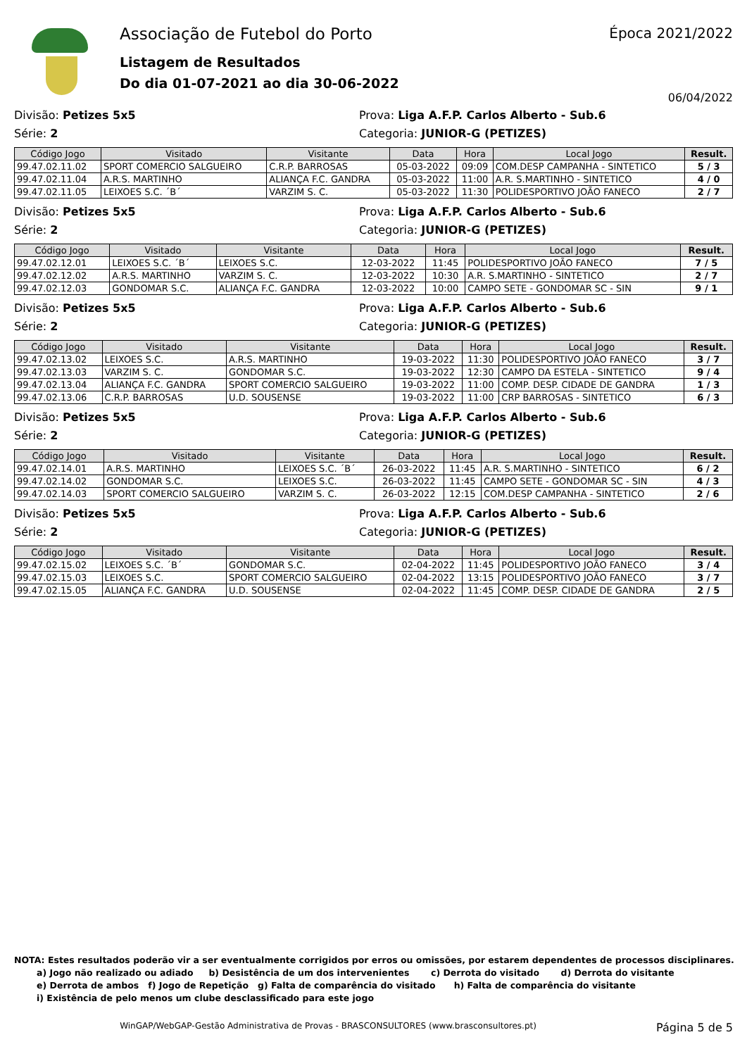Associação de Futebol do Porto
Listagem de Resultados
Do dia 01-07-2021 ao dia 30-06-2022
Época 2021/2022
06/04/2022
Divisão: Petizes 5x5
Série: 2
Prova: Liga A.F.P. Carlos Alberto - Sub.6
Categoria: JUNIOR-G (PETIZES)
| Código Jogo | Visitado | Visitante | Data | Hora | Local Jogo | Result. |
| --- | --- | --- | --- | --- | --- | --- |
| 99.47.02.11.02 | SPORT COMERCIO SALGUEIRO | C.R.P. BARROSAS | 05-03-2022 | 09:09 | COM.DESP CAMPANHA - SINTETICO | 5 / 3 |
| 99.47.02.11.04 | A.R.S. MARTINHO | ALIANÇA F.C. GANDRA | 05-03-2022 | 11:00 | A.R. S.MARTINHO - SINTETICO | 4 / 0 |
| 99.47.02.11.05 | LEIXOES S.C. ´B´ | VARZIM S. C. | 05-03-2022 | 11:30 | POLIDESPORTIVO JOÃO FANECO | 2 / 7 |
Divisão: Petizes 5x5
Série: 2
Prova: Liga A.F.P. Carlos Alberto - Sub.6
Categoria: JUNIOR-G (PETIZES)
| Código Jogo | Visitado | Visitante | Data | Hora | Local Jogo | Result. |
| --- | --- | --- | --- | --- | --- | --- |
| 99.47.02.12.01 | LEIXOES S.C. ´B´ | LEIXOES S.C. | 12-03-2022 | 11:45 | POLIDESPORTIVO JOÃO FANECO | 7 / 5 |
| 99.47.02.12.02 | A.R.S. MARTINHO | VARZIM S. C. | 12-03-2022 | 10:30 | A.R. S.MARTINHO - SINTETICO | 2 / 7 |
| 99.47.02.12.03 | GONDOMAR S.C. | ALIANÇA F.C. GANDRA | 12-03-2022 | 10:00 | CAMPO SETE - GONDOMAR SC - SIN | 9 / 1 |
Divisão: Petizes 5x5
Série: 2
Prova: Liga A.F.P. Carlos Alberto - Sub.6
Categoria: JUNIOR-G (PETIZES)
| Código Jogo | Visitado | Visitante | Data | Hora | Local Jogo | Result. |
| --- | --- | --- | --- | --- | --- | --- |
| 99.47.02.13.02 | LEIXOES S.C. | A.R.S. MARTINHO | 19-03-2022 | 11:30 | POLIDESPORTIVO JOÃO FANECO | 3 / 7 |
| 99.47.02.13.03 | VARZIM S. C. | GONDOMAR S.C. | 19-03-2022 | 12:30 | CAMPO DA ESTELA - SINTETICO | 9 / 4 |
| 99.47.02.13.04 | ALIANÇA F.C. GANDRA | SPORT COMERCIO SALGUEIRO | 19-03-2022 | 11:00 | COMP. DESP. CIDADE DE GANDRA | 1 / 3 |
| 99.47.02.13.06 | C.R.P. BARROSAS | U.D. SOUSENSE | 19-03-2022 | 11:00 | CRP BARROSAS - SINTETICO | 6 / 3 |
Divisão: Petizes 5x5
Série: 2
Prova: Liga A.F.P. Carlos Alberto - Sub.6
Categoria: JUNIOR-G (PETIZES)
| Código Jogo | Visitado | Visitante | Data | Hora | Local Jogo | Result. |
| --- | --- | --- | --- | --- | --- | --- |
| 99.47.02.14.01 | A.R.S. MARTINHO | LEIXOES S.C. ´B´ | 26-03-2022 | 11:45 | A.R. S.MARTINHO - SINTETICO | 6 / 2 |
| 99.47.02.14.02 | GONDOMAR S.C. | LEIXOES S.C. | 26-03-2022 | 11:45 | CAMPO SETE - GONDOMAR SC - SIN | 4 / 3 |
| 99.47.02.14.03 | SPORT COMERCIO SALGUEIRO | VARZIM S. C. | 26-03-2022 | 12:15 | COM.DESP CAMPANHA - SINTETICO | 2 / 6 |
Divisão: Petizes 5x5
Série: 2
Prova: Liga A.F.P. Carlos Alberto - Sub.6
Categoria: JUNIOR-G (PETIZES)
| Código Jogo | Visitado | Visitante | Data | Hora | Local Jogo | Result. |
| --- | --- | --- | --- | --- | --- | --- |
| 99.47.02.15.02 | LEIXOES S.C. ´B´ | GONDOMAR S.C. | 02-04-2022 | 11:45 | POLIDESPORTIVO JOÃO FANECO | 3 / 4 |
| 99.47.02.15.03 | LEIXOES S.C. | SPORT COMERCIO SALGUEIRO | 02-04-2022 | 13:15 | POLIDESPORTIVO JOÃO FANECO | 3 / 7 |
| 99.47.02.15.05 | ALIANÇA F.C. GANDRA | U.D. SOUSENSE | 02-04-2022 | 11:45 | COMP. DESP. CIDADE DE GANDRA | 2 / 5 |
NOTA: Estes resultados poderão vir a ser eventualmente corrigidos por erros ou omissões, por estarem dependentes de processos disciplinares.
a) Jogo não realizado ou adiado b) Desistência de um dos intervenientes c) Derrota do visitado d) Derrota do visitante
e) Derrota de ambos f) Jogo de Repetição g) Falta de comparência do visitado h) Falta de comparência do visitante
i) Existência de pelo menos um clube desclassificado para este jogo
WinGAP/WebGAP-Gestão Administrativa de Provas - BRASCONSULTORES (www.brasconsultores.pt) Página 5 de 5